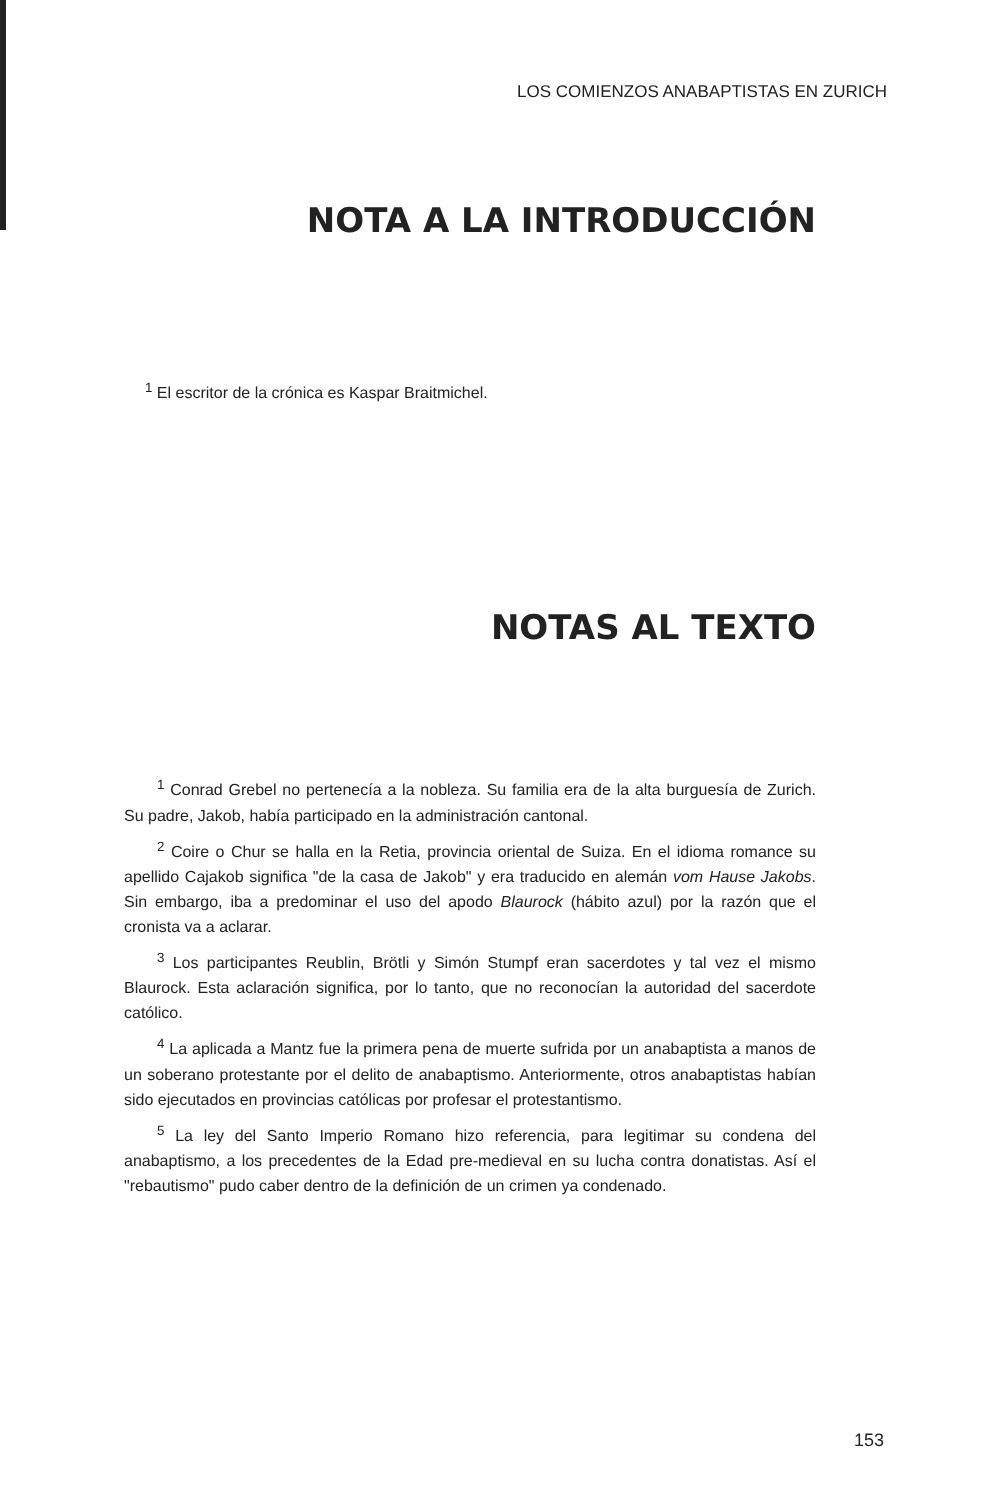LOS COMIENZOS ANABAPTISTAS EN ZURICH
NOTA A LA INTRODUCCIÓN
<sup>1</sup> El escritor de la crónica es Kaspar Braitmichel.
NOTAS AL TEXTO
<sup>1</sup> Conrad Grebel no pertenecía a la nobleza. Su familia era de la alta burguesía de Zurich. Su padre, Jakob, había participado en la administración cantonal.
<sup>2</sup> Coire o Chur se halla en la Retia, provincia oriental de Suiza. En el idioma romance su apellido Cajakob significa "de la casa de Jakob" y era traducido en alemán vom Hause Jakobs. Sin embargo, iba a predominar el uso del apodo Blaurock (hábito azul) por la razón que el cronista va a aclarar.
<sup>3</sup> Los participantes Reublin, Brötli y Simón Stumpf eran sacerdotes y tal vez el mismo Blaurock. Esta aclaración significa, por lo tanto, que no reconocían la autoridad del sacerdote católico.
<sup>4</sup> La aplicada a Mantz fue la primera pena de muerte sufrida por un anabaptista a manos de un soberano protestante por el delito de anabaptismo. Anteriormente, otros anabaptistas habían sido ejecutados en provincias católicas por profesar el protestantismo.
<sup>5</sup> La ley del Santo Imperio Romano hizo referencia, para legitimar su condena del anabaptismo, a los precedentes de la Edad pre-medieval en su lucha contra donatistas. Así el "rebautismo" pudo caber dentro de la definición de un crimen ya condenado.
153